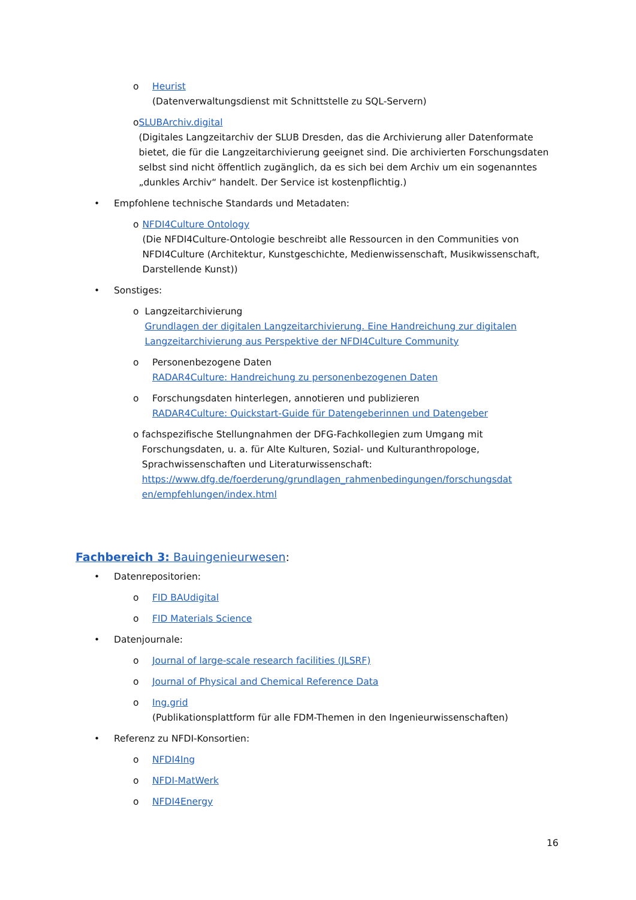o Heurist
(Datenverwaltungsdienst mit Schnittstelle zu SQL-Servern)
o SLUBArchiv.digital
(Digitales Langzeitarchiv der SLUB Dresden, das die Archivierung aller Datenformate bietet, die für die Langzeitarchivierung geeignet sind. Die archivierten Forschungsdaten selbst sind nicht öffentlich zugänglich, da es sich bei dem Archiv um ein sogenanntes „dunkles Archiv“ handelt. Der Service ist kostenpflichtig.)
• Empfohlene technische Standards und Metadaten:
o NFDI4Culture Ontology
(Die NFDI4Culture-Ontologie beschreibt alle Ressourcen in den Communities von NFDI4Culture (Architektur, Kunstgeschichte, Medienwissenschaft, Musikwissenschaft, Darstellende Kunst))
• Sonstiges:
o Langzeitarchivierung
Grundlagen der digitalen Langzeitarchivierung. Eine Handreichung zur digitalen Langzeitarchivierung aus Perspektive der NFDI4Culture Community
o Personenbezogene Daten
RADAR4Culture: Handreichung zu personenbezogenen Daten
o Forschungsdaten hinterlegen, annotieren und publizieren
RADAR4Culture: Quickstart-Guide für Datengeberinnen und Datengeber
o fachspezifische Stellungnahmen der DFG-Fachkollegien zum Umgang mit Forschungsdaten, u. a. für Alte Kulturen, Sozial- und Kulturanthropologe, Sprachwissenschaften und Literaturwissenschaft:
https://www.dfg.de/foerderung/grundlagen_rahmenbedingungen/forschungsdat en/empfehlungen/index.html
Fachbereich 3: Bauingenieurwesen:
• Datenrepositorien:
o FID BAUdigital
o FID Materials Science
• Datenjournale:
o Journal of large-scale research facilities (JLSRF)
o Journal of Physical and Chemical Reference Data
o Ing.grid
(Publikationsplattform für alle FDM-Themen in den Ingenieurwissenschaften)
• Referenz zu NFDI-Konsortien:
o NFDI4Ing
o NFDI-MatWerk
o NFDI4Energy
16